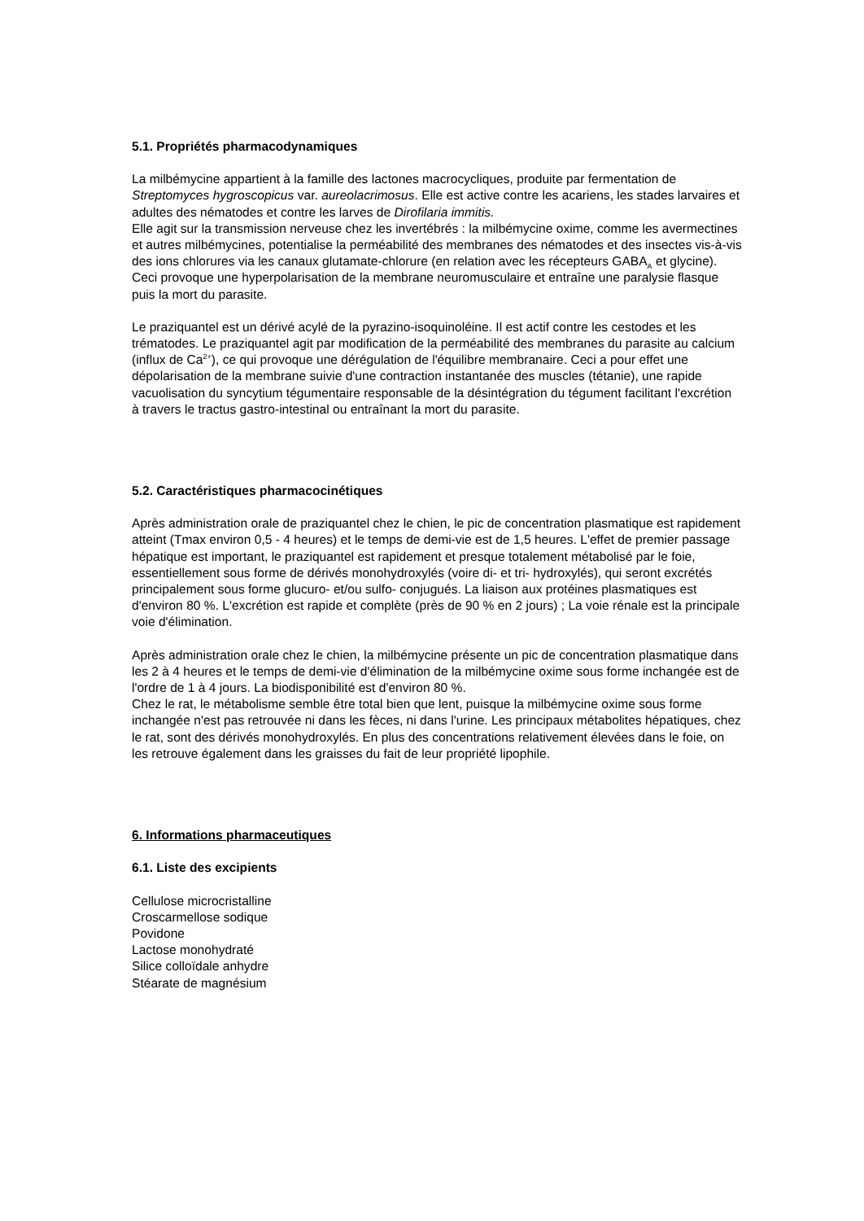5.1. Propriétés pharmacodynamiques
La milbémycine appartient à la famille des lactones macrocycliques, produite par fermentation de Streptomyces hygroscopicus var. aureolacrimosus. Elle est active contre les acariens, les stades larvaires et adultes des nématodes et contre les larves de Dirofilaria immitis.
Elle agit sur la transmission nerveuse chez les invertébrés : la milbémycine oxime, comme les avermectines et autres milbémycines, potentialise la perméabilité des membranes des nématodes et des insectes vis-à-vis des ions chlorures via les canaux glutamate-chlorure (en relation avec les récepteurs GABA<sub>A</sub> et glycine). Ceci provoque une hyperpolarisation de la membrane neuromusculaire et entraîne une paralysie flasque puis la mort du parasite.
Le praziquantel est un dérivé acylé de la pyrazino-isoquinoléine. Il est actif contre les cestodes et les trématodes. Le praziquantel agit par modification de la perméabilité des membranes du parasite au calcium (influx de Ca<sup>2+</sup>), ce qui provoque une dérégulation de l'équilibre membranaire. Ceci a pour effet une dépolarisation de la membrane suivie d'une contraction instantanée des muscles (tétanie), une rapide vacuolisation du syncytium tégumentaire responsable de la désintégration du tégument facilitant l'excrétion à travers le tractus gastro-intestinal ou entraînant la mort du parasite.
5.2. Caractéristiques pharmacocinétiques
Après administration orale de praziquantel chez le chien, le pic de concentration plasmatique est rapidement atteint (Tmax environ 0,5 - 4 heures) et le temps de demi-vie est de 1,5 heures. L'effet de premier passage hépatique est important, le praziquantel est rapidement et presque totalement métabolisé par le foie, essentiellement sous forme de dérivés monohydroxylés (voire di- et tri- hydroxylés), qui seront excrétés principalement sous forme glucuro- et/ou sulfo- conjugués. La liaison aux protéines plasmatiques est d'environ 80 %. L'excrétion est rapide et complète (près de 90 % en 2 jours) ; La voie rénale est la principale voie d'élimination.
Après administration orale chez le chien, la milbémycine présente un pic de concentration plasmatique dans les 2 à 4 heures et le temps de demi-vie d'élimination de la milbémycine oxime sous forme inchangée est de l'ordre de 1 à 4 jours. La biodisponibilité est d'environ 80 %.
Chez le rat, le métabolisme semble être total bien que lent, puisque la milbémycine oxime sous forme inchangée n'est pas retrouvée ni dans les fèces, ni dans l'urine. Les principaux métabolites hépatiques, chez le rat, sont des dérivés monohydroxylés. En plus des concentrations relativement élevées dans le foie, on les retrouve également dans les graisses du fait de leur propriété lipophile.
6. Informations pharmaceutiques
6.1. Liste des excipients
Cellulose microcristalline
Croscarmellose sodique
Povidone
Lactose monohydraté
Silice colloïdale anhydre
Stéarate de magnésium